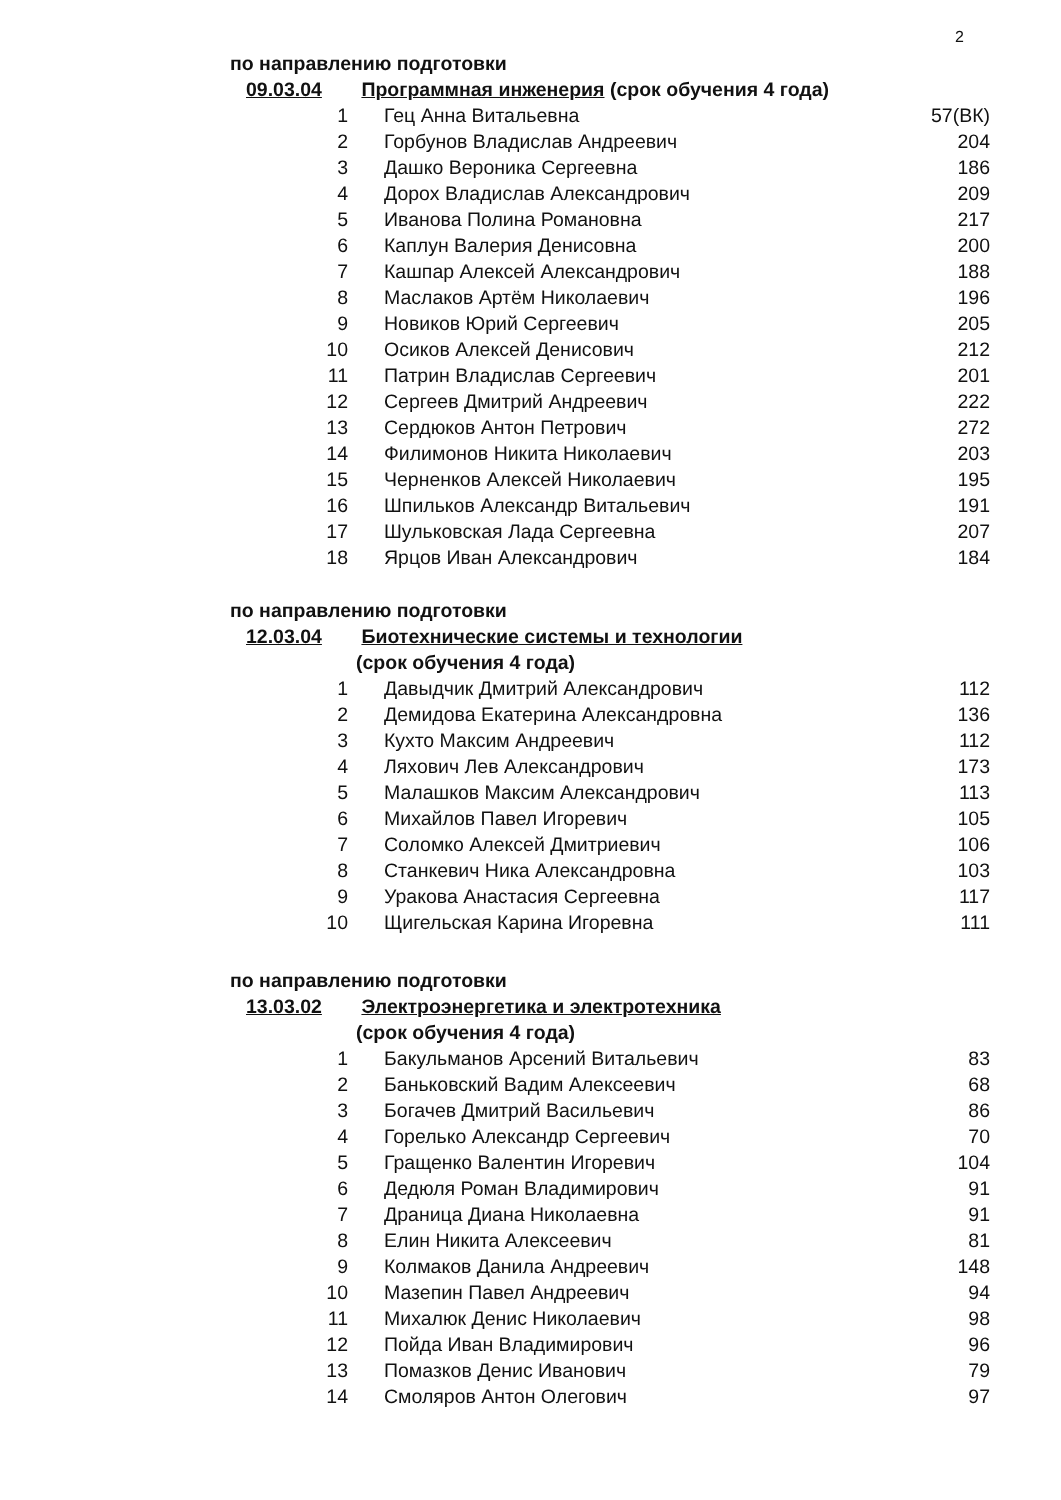2
по направлению подготовки
09.03.04 Программная инженерия (срок обучения 4 года)
| 1 | Гец Анна Витальевна | 57(ВК) |
| 2 | Горбунов Владислав Андреевич | 204 |
| 3 | Дашко Вероника Сергеевна | 186 |
| 4 | Дорох Владислав Александрович | 209 |
| 5 | Иванова Полина Романовна | 217 |
| 6 | Каплун Валерия Денисовна | 200 |
| 7 | Кашпар Алексей Александрович | 188 |
| 8 | Маслаков Артём Николаевич | 196 |
| 9 | Новиков Юрий Сергеевич | 205 |
| 10 | Осиков Алексей Денисович | 212 |
| 11 | Патрин Владислав Сергеевич | 201 |
| 12 | Сергеев Дмитрий Андреевич | 222 |
| 13 | Сердюков Антон Петрович | 272 |
| 14 | Филимонов Никита Николаевич | 203 |
| 15 | Черненков Алексей Николаевич | 195 |
| 16 | Шпильков Александр Витальевич | 191 |
| 17 | Шульковская Лада Сергеевна | 207 |
| 18 | Ярцов Иван Александрович | 184 |
по направлению подготовки
12.03.04 Биотехнические системы и технологии
(срок обучения 4 года)
| 1 | Давыдчик Дмитрий Александрович | 112 |
| 2 | Демидова Екатерина Александровна | 136 |
| 3 | Кухто Максим Андреевич | 112 |
| 4 | Ляхович Лев Александрович | 173 |
| 5 | Малашков Максим Александрович | 113 |
| 6 | Михайлов Павел Игоревич | 105 |
| 7 | Соломко Алексей Дмитриевич | 106 |
| 8 | Станкевич Ника Александровна | 103 |
| 9 | Уракова Анастасия Сергеевна | 117 |
| 10 | Щигельская Карина Игоревна | 111 |
по направлению подготовки
13.03.02 Электроэнергетика и электротехника
(срок обучения 4 года)
| 1 | Бакульманов Арсений Витальевич | 83 |
| 2 | Баньковский Вадим Алексеевич | 68 |
| 3 | Богачев Дмитрий Васильевич | 86 |
| 4 | Горелько Александр Сергеевич | 70 |
| 5 | Гращенко Валентин Игоревич | 104 |
| 6 | Дедюля Роман Владимирович | 91 |
| 7 | Драница Диана Николаевна | 91 |
| 8 | Елин Никита Алексеевич | 81 |
| 9 | Колмаков Данила Андреевич | 148 |
| 10 | Мазепин Павел Андреевич | 94 |
| 11 | Михалюк Денис Николаевич | 98 |
| 12 | Пойда Иван Владимирович | 96 |
| 13 | Помазков Денис Иванович | 79 |
| 14 | Смоляров Антон Олегович | 97 |